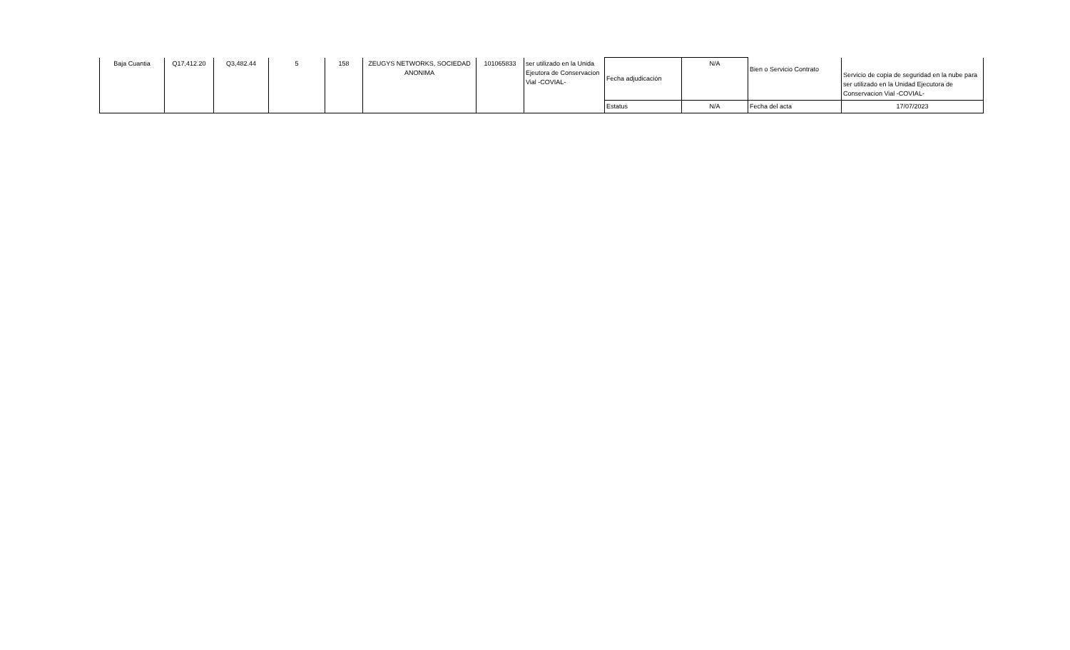| Baja Cuantia | Q17,412.20 | Q3,482.44 | 5 | 158 | ZEUGYS NETWORKS, SOCIEDAD ANONIMA | 101065833 | ser utilizado en la Unida Ejeutora de Conservacion Vial -COVIAL- | Fecha adjudicación | N/A | Bien o Servicio Contrato | Servicio de copia de seguridad en la nube para ser utilizado en la Unidad Ejecutora de Conservacion Vial -COVIAL- |
| | | | | | | | | Estatus | N/A | Fecha del acta | 17/07/2023 |